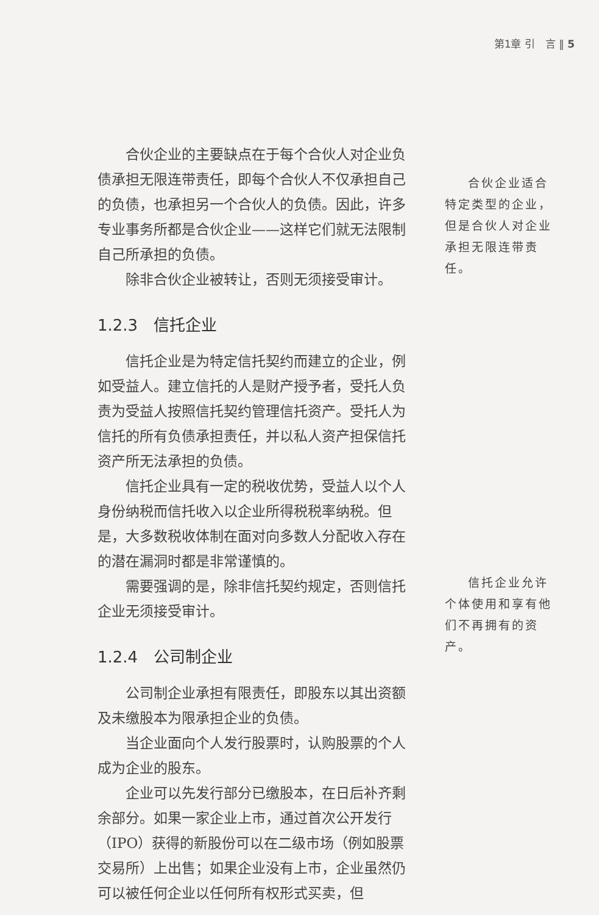第1章 引　言 ‖ 5
合伙企业的主要缺点在于每个合伙人对企业负债承担无限连带责任，即每个合伙人不仅承担自己的负债，也承担另一个合伙人的负债。因此，许多专业事务所都是合伙企业——这样它们就无法限制自己所承担的负债。
除非合伙企业被转让，否则无须接受审计。
1.2.3　信托企业
信托企业是为特定信托契约而建立的企业，例如受益人。建立信托的人是财产授予者，受托人负责为受益人按照信托契约管理信托资产。受托人为信托的所有负债承担责任，并以私人资产担保信托资产所无法承担的负债。
信托企业具有一定的税收优势，受益人以个人身份纳税而信托收入以企业所得税税率纳税。但是，大多数税收体制在面对向多数人分配收入存在的潜在漏洞时都是非常谨慎的。
需要强调的是，除非信托契约规定，否则信托企业无须接受审计。
1.2.4　公司制企业
公司制企业承担有限责任，即股东以其出资额及未缴股本为限承担企业的负债。
当企业面向个人发行股票时，认购股票的个人成为企业的股东。
企业可以先发行部分已缴股本，在日后补齐剩余部分。如果一家企业上市，通过首次公开发行（IPO）获得的新股份可以在二级市场（例如股票交易所）上出售；如果企业没有上市，企业虽然仍可以被任何企业以任何所有权形式买卖，但
合伙企业适合特定类型的企业，但是合伙人对企业承担无限连带责任。
信托企业允许个体使用和享有他们不再拥有的资产。